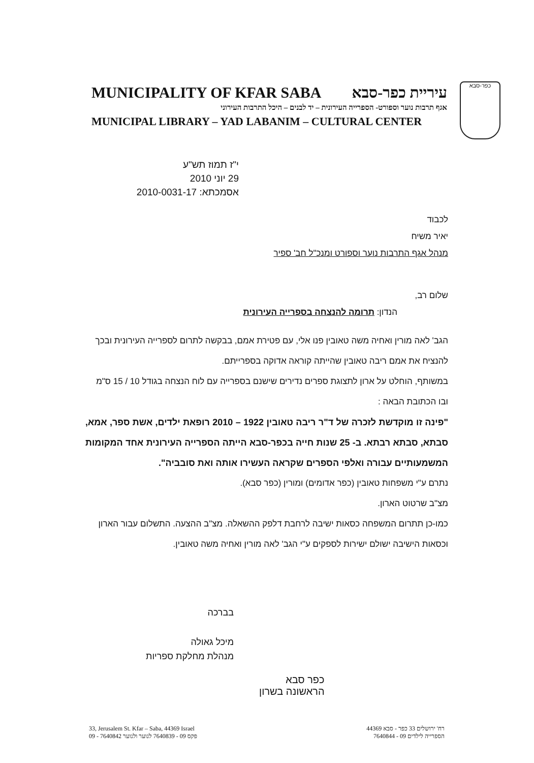MUNICIPALITY OF KFAR SABA עיריית כפר-סבא
אגף תרבות נוער וספורט- הספרייה העירונית – יד לבנים – היכל התרבות העירוני
MUNICIPAL LIBRARY – YAD LABANIM – CULTURAL CENTER
כפר-סבא
י"ז תמוז תש"ע
29 יוני 2010
אסמכתא: 2010-0031-17
לכבוד
יאיר משיח
מנהל אגף התרבות נוער וספורט ומנכ"ל חב' ספיר
שלום רב,
הנדון: תרומה להנצחה בספרייה העירונית
הגב' לאה מורין ואחיה משה טאובין פנו אלי, עם פטירת אמם, בבקשה לתרום לספרייה העירונית ובכך להנציח את אמם ריבה טאובין שהייתה קוראה אדוקה בספרייתם.
במשותף, הוחלט על ארון לתצוגת ספרים נדירים שישנם בספרייה עם לוח הנצחה בגודל 10 / 15 ס"מ ובו הכתובת הבאה :
"פינה זו מוקדשת לזכרה של ד"ר ריבה טאובין 1922 – 2010 רופאת ילדים, אשת ספר, אמא, סבתא, סבתא רבתא. ב- 25 שנות חייה בכפר-סבא הייתה הספרייה העירונית אחד המקומות המשמעותיים עבורה ואלפי הספרים שקראה העשירו אותה ואת סובביה".
נתרם ע"י משפחות טאובין (כפר אדומים) ומורין (כפר סבא).
מצ"ב שרטוט הארון.
כמו-כן תתרום המשפחה כסאות ישיבה לרחבת דלפק ההשאלה. מצ"ב ההצעה. התשלום עבור הארון וכסאות הישיבה ישולם ישירות לספקים ע"י הגב' לאה מורין ואחיה משה טאובין.
בברכה
מיכל גאולה
מנהלת מחלקת ספריות
כפר סבא
הראשונה בשרון
33, Jerusalem St. Kfar – Saba, 44369 Israel
09 - 7640842 פקס 09 - 7640839 לנוער ולנוער
רח' ירושלים 33 כפר - סבא 44369
הספרייה לילדים 09 - 7640844